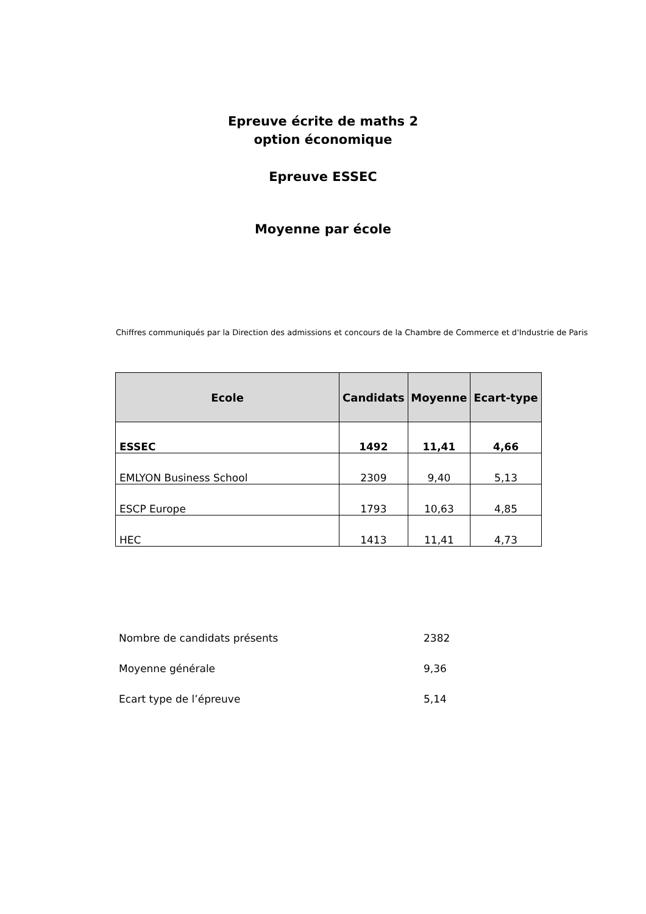Epreuve écrite de maths 2
option économique
Epreuve ESSEC
Moyenne par école
Chiffres communiqués par la Direction des admissions et concours de la Chambre de Commerce et d'Industrie de Paris
| Ecole | Candidats | Moyenne | Ecart-type |
| --- | --- | --- | --- |
| ESSEC | 1492 | 11,41 | 4,66 |
| EMLYON Business School | 2309 | 9,40 | 5,13 |
| ESCP Europe | 1793 | 10,63 | 4,85 |
| HEC | 1413 | 11,41 | 4,73 |
Nombre de candidats présents 2382
Moyenne générale 9,36
Ecart type de l’épreuve 5,14